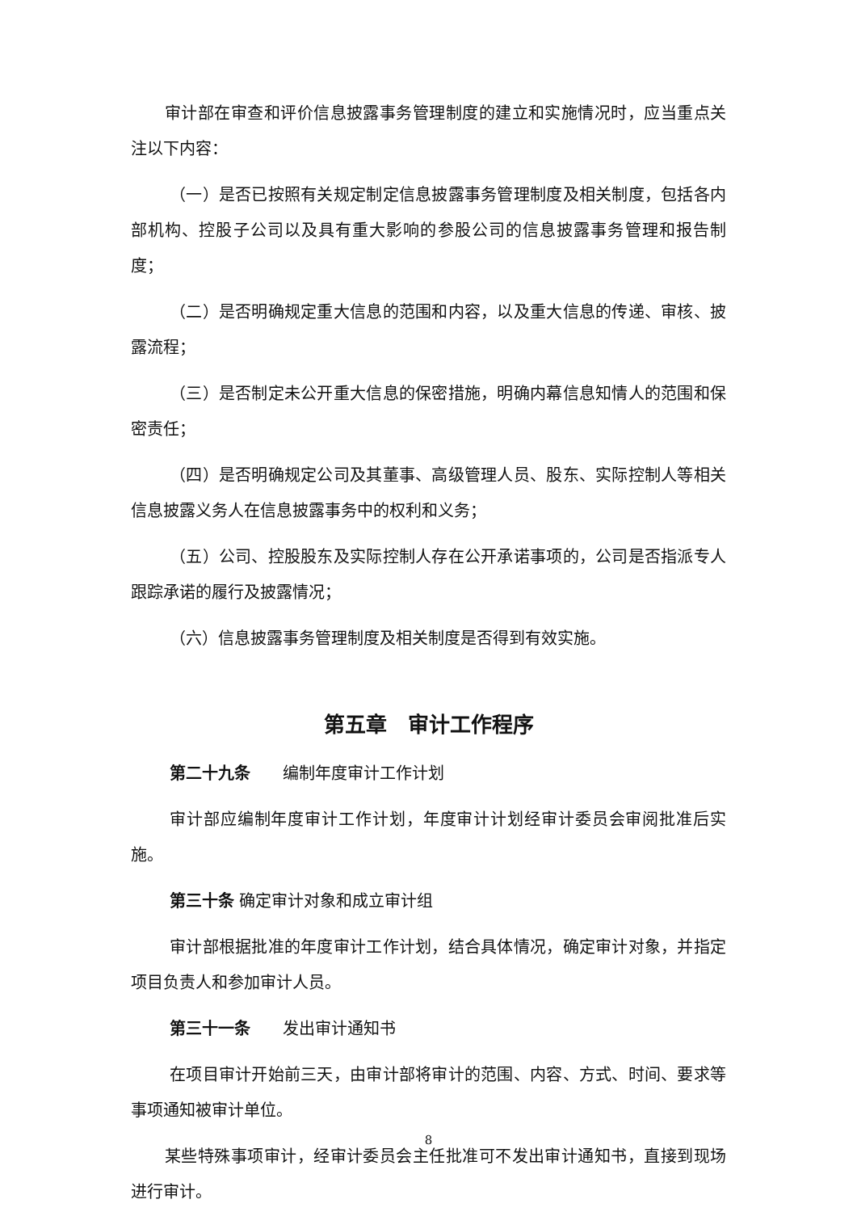审计部在审查和评价信息披露事务管理制度的建立和实施情况时，应当重点关注以下内容：
（一）是否已按照有关规定制定信息披露事务管理制度及相关制度，包括各内部机构、控股子公司以及具有重大影响的参股公司的信息披露事务管理和报告制度；
（二）是否明确规定重大信息的范围和内容，以及重大信息的传递、审核、披露流程；
（三）是否制定未公开重大信息的保密措施，明确内幕信息知情人的范围和保密责任；
（四）是否明确规定公司及其董事、高级管理人员、股东、实际控制人等相关信息披露义务人在信息披露事务中的权利和义务；
（五）公司、控股股东及实际控制人存在公开承诺事项的，公司是否指派专人跟踪承诺的履行及披露情况；
（六）信息披露事务管理制度及相关制度是否得到有效实施。
第五章　审计工作程序
第二十九条　　编制年度审计工作计划
审计部应编制年度审计工作计划，年度审计计划经审计委员会审阅批准后实施。
第三十条 确定审计对象和成立审计组
审计部根据批准的年度审计工作计划，结合具体情况，确定审计对象，并指定项目负责人和参加审计人员。
第三十一条　　发出审计通知书
在项目审计开始前三天，由审计部将审计的范围、内容、方式、时间、要求等事项通知被审计单位。
某些特殊事项审计，经审计委员会主任批准可不发出审计通知书，直接到现场进行审计。
8